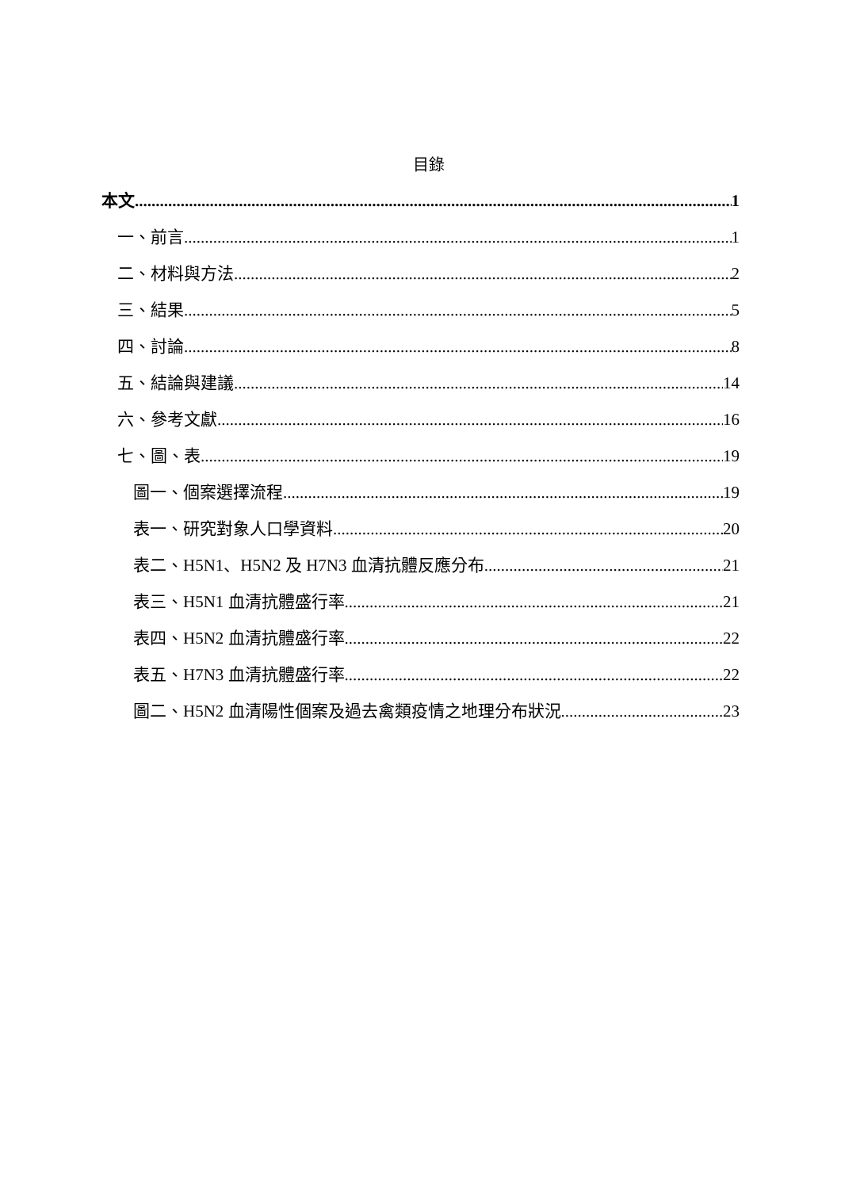目錄
本文 1
一、前言 1
二、材料與方法 2
三、結果 5
四、討論 8
五、結論與建議 14
六、參考文獻 16
七、圖、表 19
圖一、個案選擇流程 19
表一、研究對象人口學資料 20
表二、H5N1、H5N2 及 H7N3 血清抗體反應分布 21
表三、H5N1 血清抗體盛行率 21
表四、H5N2 血清抗體盛行率 22
表五、H7N3 血清抗體盛行率 22
圖二、H5N2 血清陽性個案及過去禽類疫情之地理分布狀況 23